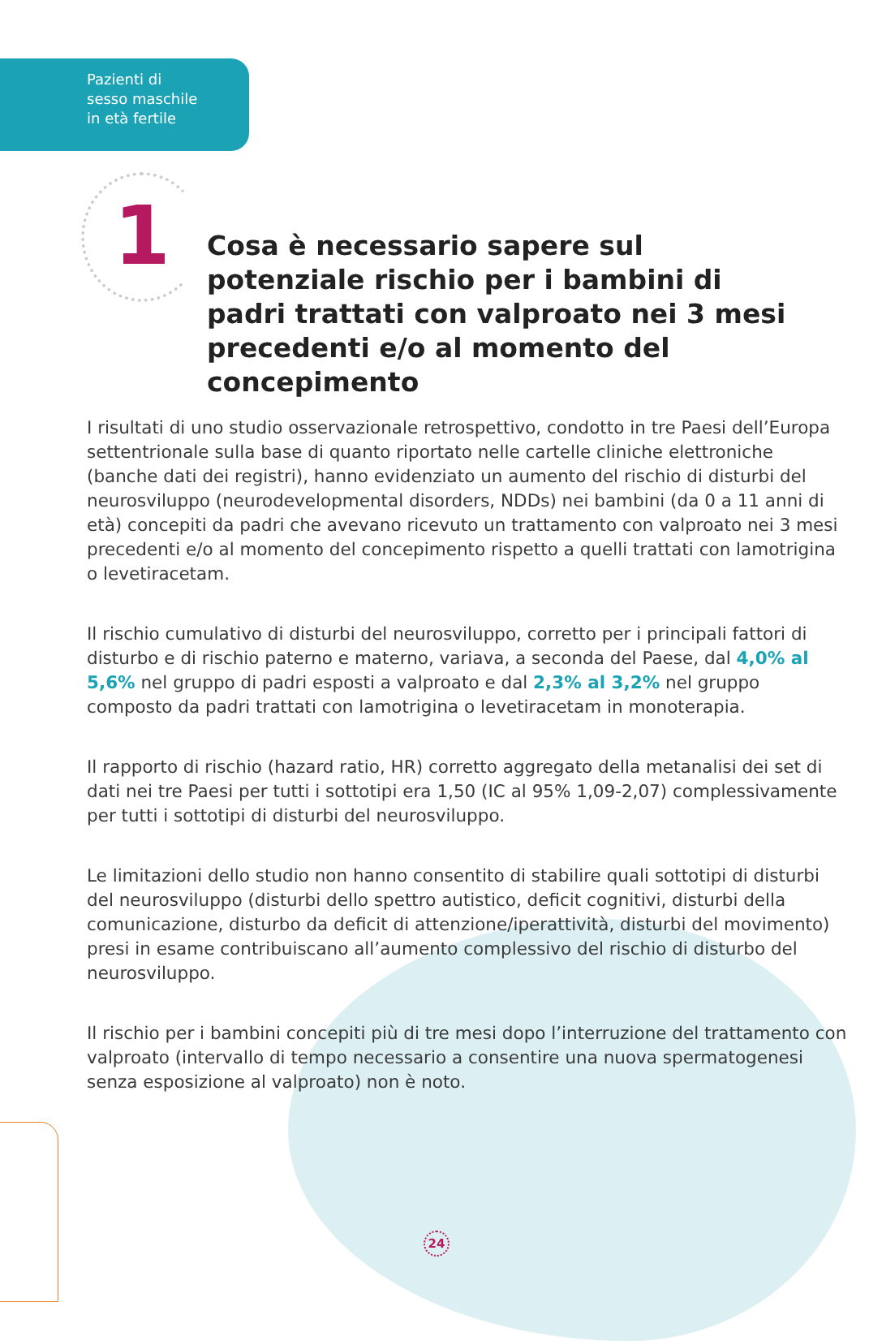Pazienti di
sesso maschile
in età fertile
1
Cosa è necessario sapere sul potenziale rischio per i bambini di padri trattati con valproato nei 3 mesi precedenti e/o al momento del concepimento
I risultati di uno studio osservazionale retrospettivo, condotto in tre Paesi dell’Europa settentrionale sulla base di quanto riportato nelle cartelle cliniche elettroniche (banche dati dei registri), hanno evidenziato un aumento del rischio di disturbi del neurosviluppo (neurodevelopmental disorders, NDDs) nei bambini (da 0 a 11 anni di età) concepiti da padri che avevano ricevuto un trattamento con valproato nei 3 mesi precedenti e/o al momento del concepimento rispetto a quelli trattati con lamotrigina o levetiracetam.
Il rischio cumulativo di disturbi del neurosviluppo, corretto per i principali fattori di disturbo e di rischio paterno e materno, variava, a seconda del Paese, dal 4,0% al 5,6% nel gruppo di padri esposti a valproato e dal 2,3% al 3,2% nel gruppo composto da padri trattati con lamotrigina o levetiracetam in monoterapia.
Il rapporto di rischio (hazard ratio, HR) corretto aggregato della metanalisi dei set di dati nei tre Paesi per tutti i sottotipi era 1,50 (IC al 95% 1,09-2,07) complessivamente per tutti i sottotipi di disturbi del neurosviluppo.
Le limitazioni dello studio non hanno consentito di stabilire quali sottotipi di disturbi del neurosviluppo (disturbi dello spettro autistico, deficit cognitivi, disturbi della comunicazione, disturbo da deficit di attenzione/iperattività, disturbi del movimento) presi in esame contribuiscano all’aumento complessivo del rischio di disturbo del neurosviluppo.
Il rischio per i bambini concepiti più di tre mesi dopo l’interruzione del trattamento con valproato (intervallo di tempo necessario a consentire una nuova spermatogenesi senza esposizione al valproato) non è noto.
24